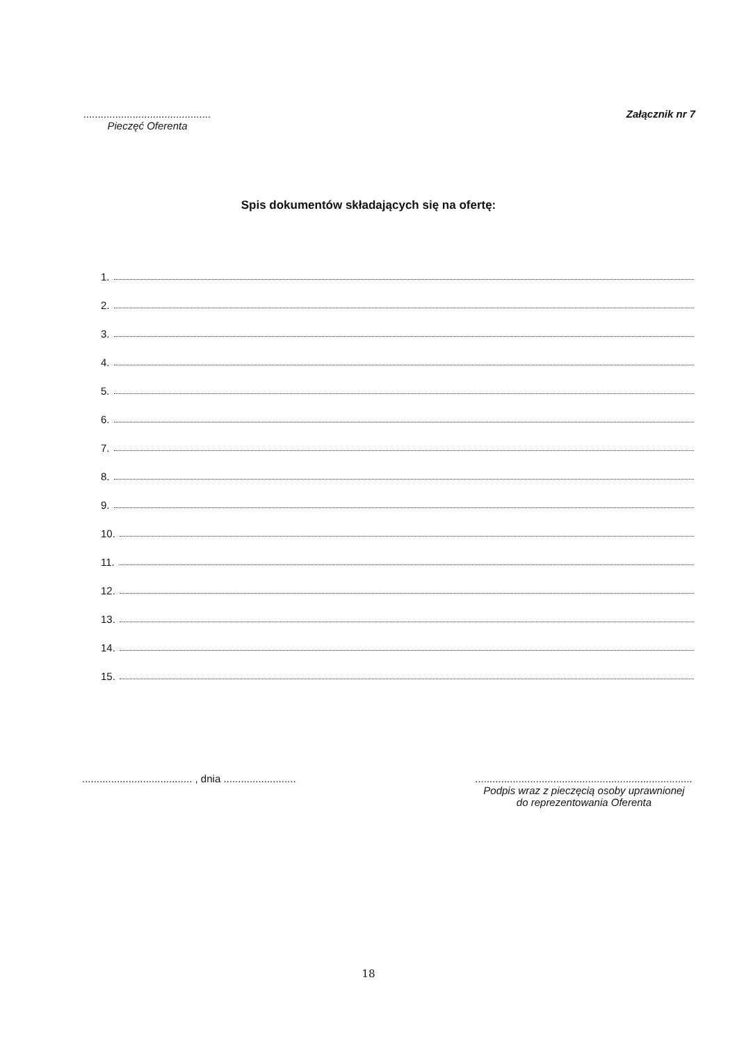............................................
Pieczęć Oferenta
Załącznik nr 7
Spis dokumentów składających się na ofertę:
1.
2.
3.
4.
5.
6.
7.
8.
9.
10.
11.
12.
13.
14.
15.
...................................... , dnia .........................
...........................................................................
Podpis wraz z pieczęcią osoby uprawnionej
do reprezentowania Oferenta
18